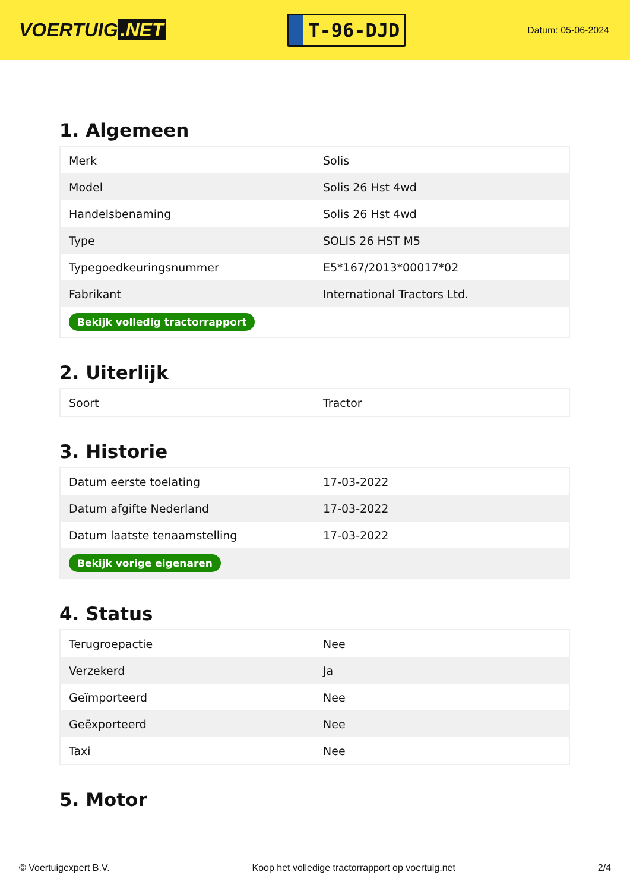VOERTUIG.NET
T-96-DJD
Datum: 05-06-2024
1. Algemeen
| Merk | Solis |
| Model | Solis 26 Hst 4wd |
| Handelsbenaming | Solis 26 Hst 4wd |
| Type | SOLIS 26 HST M5 |
| Typegoedkeuringsnummer | E5*167/2013*00017*02 |
| Fabrikant | International Tractors Ltd. |
| Bekijk volledig tractorrapport | |
2. Uiterlijk
| Soort | Tractor |
3. Historie
| Datum eerste toelating | 17-03-2022 |
| Datum afgifte Nederland | 17-03-2022 |
| Datum laatste tenaamstelling | 17-03-2022 |
| Bekijk vorige eigenaren | |
4. Status
| Terugroepactie | Nee |
| Verzekerd | Ja |
| Geïmporteerd | Nee |
| Geëxporteerd | Nee |
| Taxi | Nee |
5. Motor
© Voertuigexpert B.V. Koop het volledige tractorrapport op voertuig.net 2/4